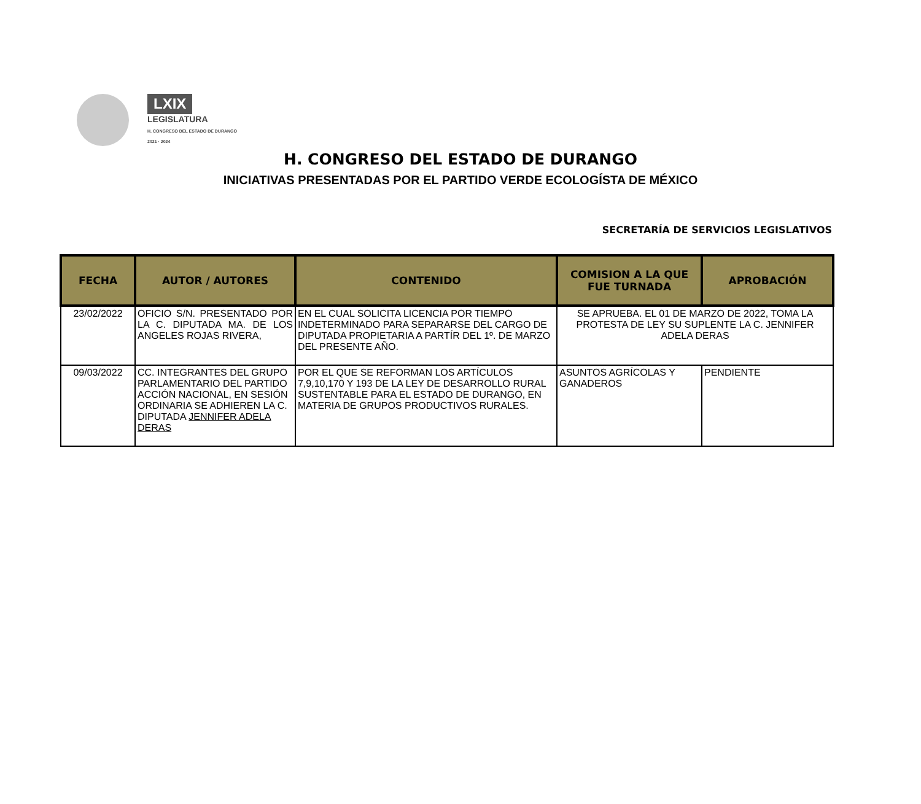LXIX
LEGISLATURA
H. CONGRESO DEL ESTADO DE DURANGO
2021 · 2024
H. CONGRESO DEL ESTADO DE DURANGO
INICIATIVAS PRESENTADAS POR EL PARTIDO VERDE ECOLOGÍSTA DE MÉXICO
SECRETARÍA DE SERVICIOS LEGISLATIVOS
| FECHA | AUTOR / AUTORES | CONTENIDO | COMISION A LA QUE FUE TURNADA | APROBACIÓN |
| --- | --- | --- | --- | --- |
| 23/02/2022 | OFICIO S/N. PRESENTADO POR LA C. DIPUTADA MA. DE LOS ANGELES ROJAS RIVERA, | EN EL CUAL SOLICITA LICENCIA POR TIEMPO INDETERMINADO PARA SEPARARSE DEL CARGO DE DIPUTADA PROPIETARIA A PARTÍR DEL 1º. DE MARZO DEL PRESENTE AÑO. | SE APRUEBA. EL 01 DE MARZO DE 2022, TOMA LA PROTESTA DE LEY SU SUPLENTE LA C. JENNIFER ADELA DERAS | |
| 09/03/2022 | CC. INTEGRANTES DEL GRUPO PARLAMENTARIO DEL PARTIDO ACCIÓN NACIONAL, EN SESIÓN ORDINARIA SE ADHIEREN LA C. DIPUTADA JENNIFER ADELA DERAS | POR EL QUE SE REFORMAN LOS ARTÍCULOS 7,9,10,170 Y 193 DE LA LEY DE DESARROLLO RURAL SUSTENTABLE PARA EL ESTADO DE DURANGO, EN MATERIA DE GRUPOS PRODUCTIVOS RURALES. | ASUNTOS AGRÍCOLAS Y GANADEROS | PENDIENTE |